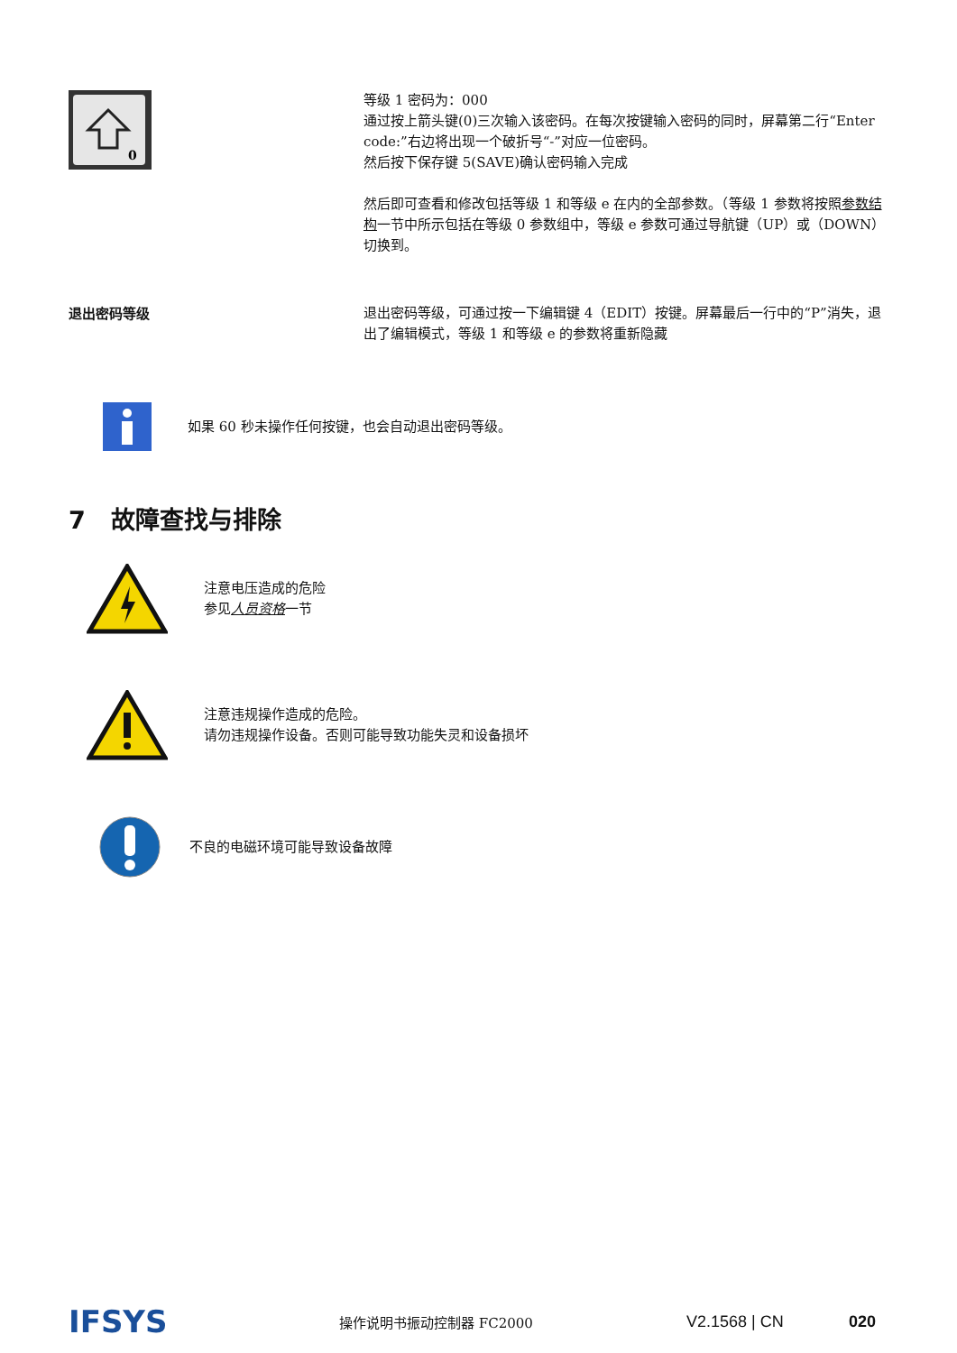0
等级 1 密码为：000
通过按上箭头键(0)三次输入该密码。在每次按键输入密码的同时，屏幕第二行“Enter code:”右边将出现一个破折号“-”对应一位密码。
然后按下保存键 5(SAVE)确认密码输入完成
然后即可查看和修改包括等级 1 和等级 e 在内的全部参数。（等级 1 参数将按照参数结构一节中所示包括在等级 0 参数组中，等级 e 参数可通过导航键（UP）或（DOWN）切换到。
退出密码等级
退出密码等级，可通过按一下编辑键 4（EDIT）按键。屏幕最后一行中的“P”消失，退出了编辑模式，等级 1 和等级 e 的参数将重新隐藏
如果 60 秒未操作任何按键，也会自动退出密码等级。
7 故障查找与排除
注意电压造成的危险
参见人员资格一节
注意违规操作造成的危险。
请勿违规操作设备。否则可能导致功能失灵和设备损坏
不良的电磁环境可能导致设备故障
IFSYS
操作说明书振动控制器 FC2000
V2.1568 | CN 020